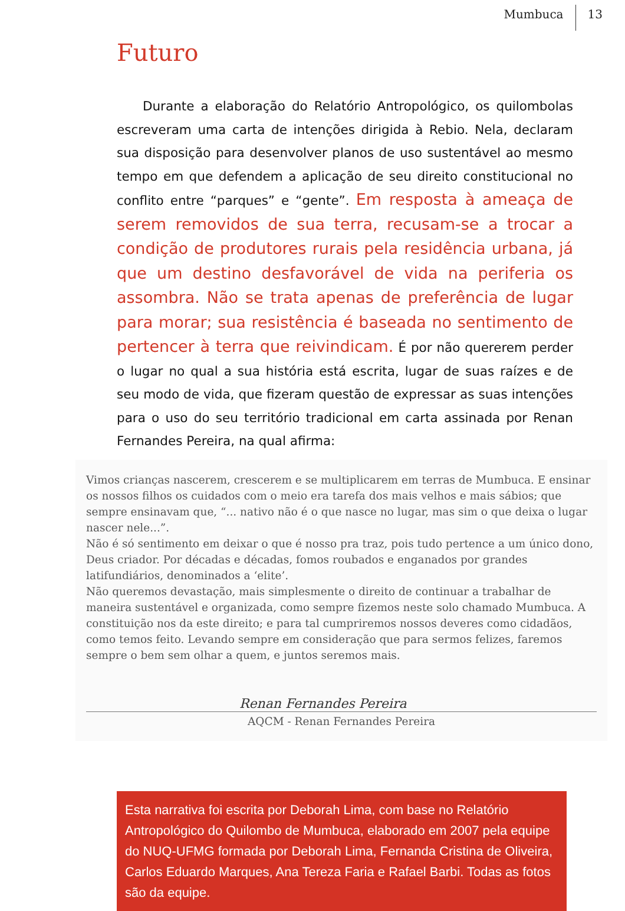Mumbuca 13
Futuro
Durante a elaboração do Relatório Antropológico, os quilombolas escreveram uma carta de intenções dirigida à Rebio. Nela, declaram sua disposição para desenvolver planos de uso sustentável ao mesmo tempo em que defendem a aplicação de seu direito constitucional no conflito entre “parques” e “gente”. Em resposta à ameaça de serem removidos de sua terra, recusam-se a trocar a condição de produtores rurais pela residência urbana, já que um destino desfavorável de vida na periferia os assombra. Não se trata apenas de preferência de lugar para morar; sua resistência é baseada no sentimento de pertencer à terra que reivindicam. É por não quererem perder o lugar no qual a sua história está escrita, lugar de suas raízes e de seu modo de vida, que fizeram questão de expressar as suas intenções para o uso do seu território tradicional em carta assinada por Renan Fernandes Pereira, na qual afirma:
Vimos crianças nascerem, crescerem e se multiplicarem em terras de Mumbuca. E ensinar os nossos filhos os cuidados com o meio era tarefa dos mais velhos e mais sábios; que sempre ensinavam que, “... nativo não é o que nasce no lugar, mas sim o que deixa o lugar nascer nele...”.
Não é só sentimento em deixar o que é nosso pra traz, pois tudo pertence a um único dono, Deus criador. Por décadas e décadas, fomos roubados e enganados por grandes latifundiários, denominados a ‘elite’.
Não queremos devastação, mais simplesmente o direito de continuar a trabalhar de maneira sustentável e organizada, como sempre fizemos neste solo chamado Mumbuca. A constituição nos da este direito; e para tal cumpriremos nossos deveres como cidadãos, como temos feito. Levando sempre em consideração que para sermos felizes, faremos sempre o bem sem olhar a quem, e juntos seremos mais.
Renan Fernandes Pereira
AQCM - Renan Fernandes Pereira
Esta narrativa foi escrita por Deborah Lima, com base no Relatório Antropológico do Quilombo de Mumbuca, elaborado em 2007 pela equipe do NUQ-UFMG formada por Deborah Lima, Fernanda Cristina de Oliveira, Carlos Eduardo Marques, Ana Tereza Faria e Rafael Barbi. Todas as fotos são da equipe.